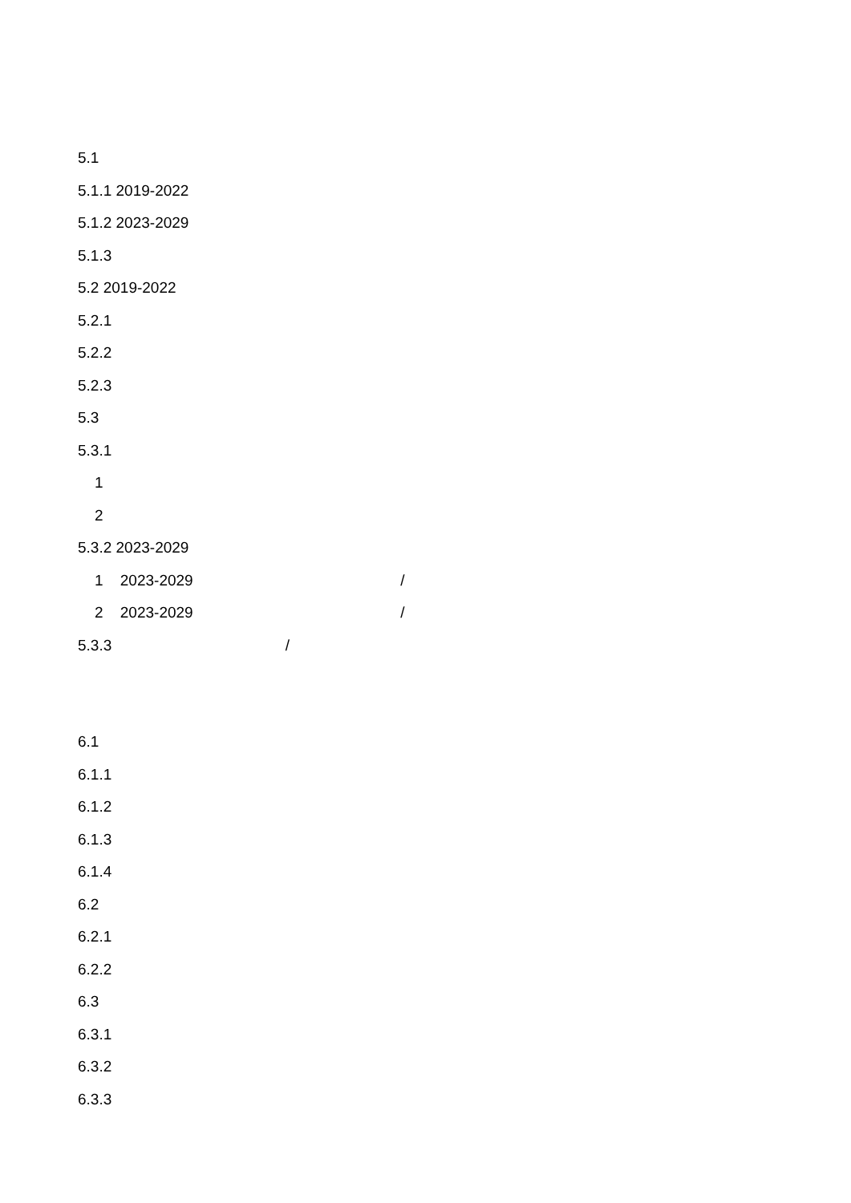5.1
5.1.1 2019-2022
5.1.2 2023-2029
5.1.3
5.2 2019-2022
5.2.1
5.2.2
5.2.3
5.3
5.3.1
1
2
5.3.2 2023-2029
1 2023-2029 /
2 2023-2029 /
5.3.3 /
6.1
6.1.1
6.1.2
6.1.3
6.1.4
6.2
6.2.1
6.2.2
6.3
6.3.1
6.3.2
6.3.3